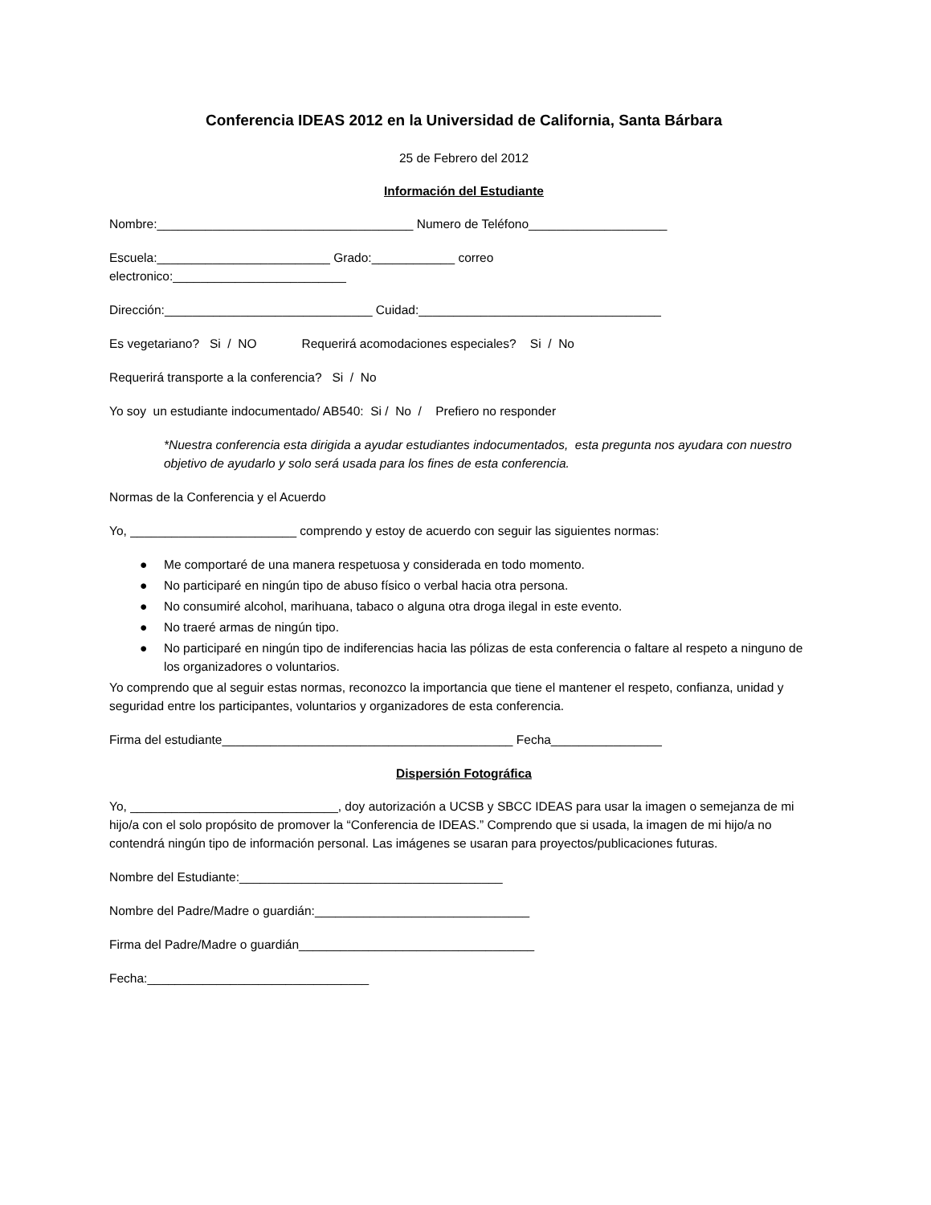Conferencia IDEAS 2012 en la Universidad de California, Santa Bárbara
25 de Febrero del 2012
Información del Estudiante
Nombre:_____________________________________ Numero de Teléfono____________________
Escuela:_________________________ Grado:____________ correo
electronico:_________________________
Dirección:______________________________ Cuidad:___________________________________
Es vegetariano? Si / NO Requerirá acomodaciones especiales? Si / No
Requerirá transporte a la conferencia? Si / No
Yo soy un estudiante indocumentado/ AB540: Si / No / Prefiero no responder
*Nuestra conferencia esta dirigida a ayudar estudiantes indocumentados, esta pregunta nos ayudara con nuestro objetivo de ayudarlo y solo será usada para los fines de esta conferencia.
Normas de la Conferencia y el Acuerdo
Yo, ________________________ comprendo y estoy de acuerdo con seguir las siguientes normas:
● Me comportaré de una manera respetuosa y considerada en todo momento.
● No participaré en ningún tipo de abuso físico o verbal hacia otra persona.
● No consumiré alcohol, marihuana, tabaco o alguna otra droga ilegal in este evento.
● No traeré armas de ningún tipo.
● No participaré en ningún tipo de indiferencias hacia las pólizas de esta conferencia o faltare al respeto a ninguno de los organizadores o voluntarios.
Yo comprendo que al seguir estas normas, reconozco la importancia que tiene el mantener el respeto, confianza, unidad y seguridad entre los participantes, voluntarios y organizadores de esta conferencia.
Firma del estudiante__________________________________________ Fecha________________
Dispersión Fotográfica
Yo, ______________________________, doy autorización a UCSB y SBCC IDEAS para usar la imagen o semejanza de mi hijo/a con el solo propósito de promover la “Conferencia de IDEAS.” Comprendo que si usada, la imagen de mi hijo/a no contendrá ningún tipo de información personal. Las imágenes se usaran para proyectos/publicaciones futuras.
Nombre del Estudiante:______________________________________
Nombre del Padre/Madre o guardián:_______________________________
Firma del Padre/Madre o guardián__________________________________
Fecha:________________________________